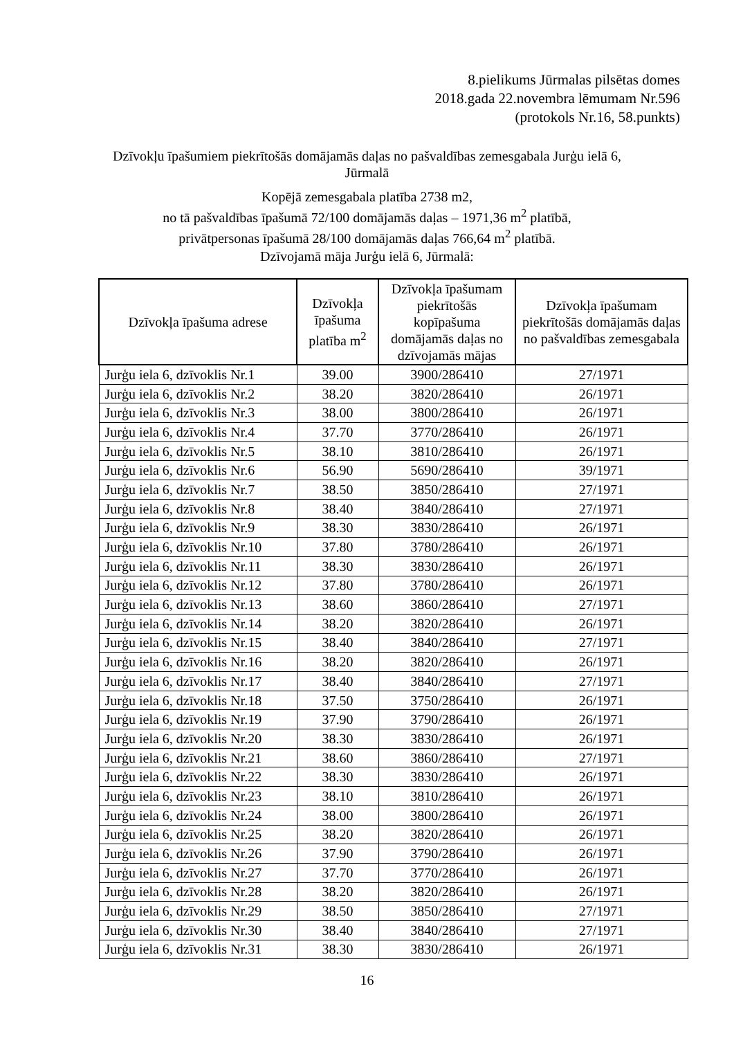8.pielikums Jūrmalas pilsētas domes
2018.gada 22.novembra lēmumam Nr.596
(protokols Nr.16, 58.punkts)
Dzīvokļu īpašumiem piekrītošās domājamās daļas no pašvaldības zemesgabala Jurģu ielā 6,
Jūrmalā
Kopējā zemesgabala platība 2738 m2,
no tā pašvaldības īpašumā 72/100 domājamās daļas – 1971,36 m<sup>2</sup> platībā,
privātpersonas īpašumā 28/100 domājamās daļas 766,64 m<sup>2</sup> platībā.
Dzīvojamā māja Jurģu ielā 6, Jūrmalā:
| Dzīvokļa īpašuma adrese | Dzīvokļa īpašuma platība m<sup>2</sup> | Dzīvokļa īpašumam piekrītošās kopīpašuma domājamās daļas no dzīvojamās mājas | Dzīvokļa īpašumam piekrītošās domājamās daļas no pašvaldības zemesgabala |
| --- | --- | --- | --- |
| Jurģu iela 6, dzīvoklis Nr.1 | 39.00 | 3900/286410 | 27/1971 |
| Jurģu iela 6, dzīvoklis Nr.2 | 38.20 | 3820/286410 | 26/1971 |
| Jurģu iela 6, dzīvoklis Nr.3 | 38.00 | 3800/286410 | 26/1971 |
| Jurģu iela 6, dzīvoklis Nr.4 | 37.70 | 3770/286410 | 26/1971 |
| Jurģu iela 6, dzīvoklis Nr.5 | 38.10 | 3810/286410 | 26/1971 |
| Jurģu iela 6, dzīvoklis Nr.6 | 56.90 | 5690/286410 | 39/1971 |
| Jurģu iela 6, dzīvoklis Nr.7 | 38.50 | 3850/286410 | 27/1971 |
| Jurģu iela 6, dzīvoklis Nr.8 | 38.40 | 3840/286410 | 27/1971 |
| Jurģu iela 6, dzīvoklis Nr.9 | 38.30 | 3830/286410 | 26/1971 |
| Jurģu iela 6, dzīvoklis Nr.10 | 37.80 | 3780/286410 | 26/1971 |
| Jurģu iela 6, dzīvoklis Nr.11 | 38.30 | 3830/286410 | 26/1971 |
| Jurģu iela 6, dzīvoklis Nr.12 | 37.80 | 3780/286410 | 26/1971 |
| Jurģu iela 6, dzīvoklis Nr.13 | 38.60 | 3860/286410 | 27/1971 |
| Jurģu iela 6, dzīvoklis Nr.14 | 38.20 | 3820/286410 | 26/1971 |
| Jurģu iela 6, dzīvoklis Nr.15 | 38.40 | 3840/286410 | 27/1971 |
| Jurģu iela 6, dzīvoklis Nr.16 | 38.20 | 3820/286410 | 26/1971 |
| Jurģu iela 6, dzīvoklis Nr.17 | 38.40 | 3840/286410 | 27/1971 |
| Jurģu iela 6, dzīvoklis Nr.18 | 37.50 | 3750/286410 | 26/1971 |
| Jurģu iela 6, dzīvoklis Nr.19 | 37.90 | 3790/286410 | 26/1971 |
| Jurģu iela 6, dzīvoklis Nr.20 | 38.30 | 3830/286410 | 26/1971 |
| Jurģu iela 6, dzīvoklis Nr.21 | 38.60 | 3860/286410 | 27/1971 |
| Jurģu iela 6, dzīvoklis Nr.22 | 38.30 | 3830/286410 | 26/1971 |
| Jurģu iela 6, dzīvoklis Nr.23 | 38.10 | 3810/286410 | 26/1971 |
| Jurģu iela 6, dzīvoklis Nr.24 | 38.00 | 3800/286410 | 26/1971 |
| Jurģu iela 6, dzīvoklis Nr.25 | 38.20 | 3820/286410 | 26/1971 |
| Jurģu iela 6, dzīvoklis Nr.26 | 37.90 | 3790/286410 | 26/1971 |
| Jurģu iela 6, dzīvoklis Nr.27 | 37.70 | 3770/286410 | 26/1971 |
| Jurģu iela 6, dzīvoklis Nr.28 | 38.20 | 3820/286410 | 26/1971 |
| Jurģu iela 6, dzīvoklis Nr.29 | 38.50 | 3850/286410 | 27/1971 |
| Jurģu iela 6, dzīvoklis Nr.30 | 38.40 | 3840/286410 | 27/1971 |
| Jurģu iela 6, dzīvoklis Nr.31 | 38.30 | 3830/286410 | 26/1971 |
16